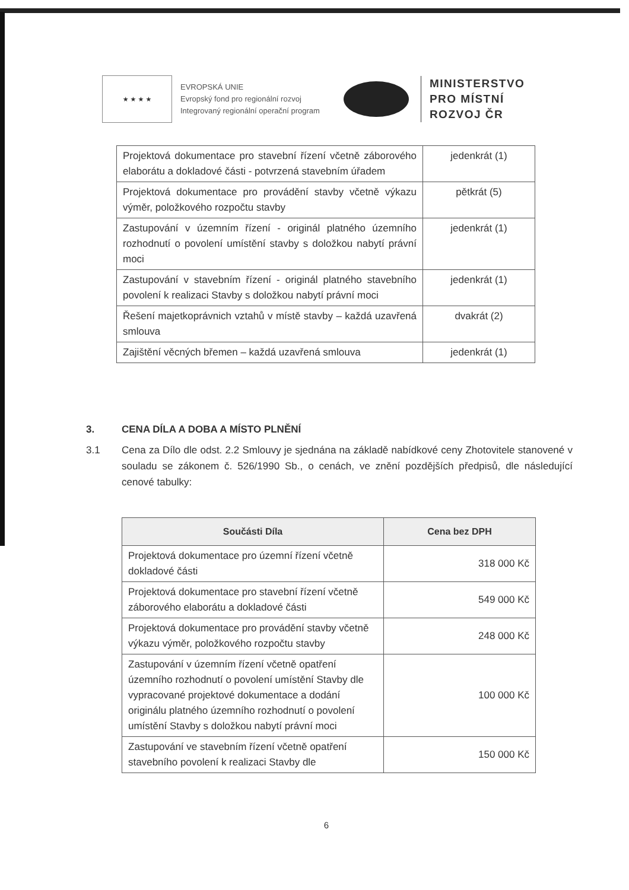★ ★ ★ ★
EVROPSKÁ UNIE
Evropský fond pro regionální rozvoj
Integrovaný regionální operační program
MINISTERSTVO
PRO MÍSTNÍ
ROZVOJ ČR
| Projektová dokumentace pro stavební řízení včetně záborového elaborátu a dokladové části - potvrzená stavebním úřadem | jedenkrát (1) |
| Projektová dokumentace pro provádění stavby včetně výkazu výměr, položkového rozpočtu stavby | pětkrát (5) |
| Zastupování v územním řízení - originál platného územního rozhodnutí o povolení umístění stavby s doložkou nabytí právní moci | jedenkrát (1) |
| Zastupování v stavebním řízení - originál platného stavebního povolení k realizaci Stavby s doložkou nabytí právní moci | jedenkrát (1) |
| Řešení majetkoprávnich vztahů v místě stavby – každá uzavřená smlouva | dvakrát (2) |
| Zajištění věcných břemen – každá uzavřená smlouva | jedenkrát (1) |
3. CENA DÍLA A DOBA A MÍSTO PLNĚNÍ
3.1 Cena za Dílo dle odst. 2.2 Smlouvy je sjednána na základě nabídkové ceny Zhotovitele stanovené v souladu se zákonem č. 526/1990 Sb., o cenách, ve znění pozdějších předpisů, dle následující cenové tabulky:
| Součásti Díla | Cena bez DPH |
| --- | --- |
| Projektová dokumentace pro územní řízení včetně dokladové části | 318 000 Kč |
| Projektová dokumentace pro stavební řízení včetně záborového elaborátu a dokladové části | 549 000 Kč |
| Projektová dokumentace pro provádění stavby včetně výkazu výměr, položkového rozpočtu stavby | 248 000 Kč |
| Zastupování v územním řízení včetně opatření územního rozhodnutí o povolení umístění Stavby dle vypracované projektové dokumentace a dodání originálu platného územního rozhodnutí o povolení umístění Stavby s doložkou nabytí právní moci | 100 000 Kč |
| Zastupování ve stavebním řízení včetně opatření stavebního povolení k realizaci Stavby dle | 150 000 Kč |
6